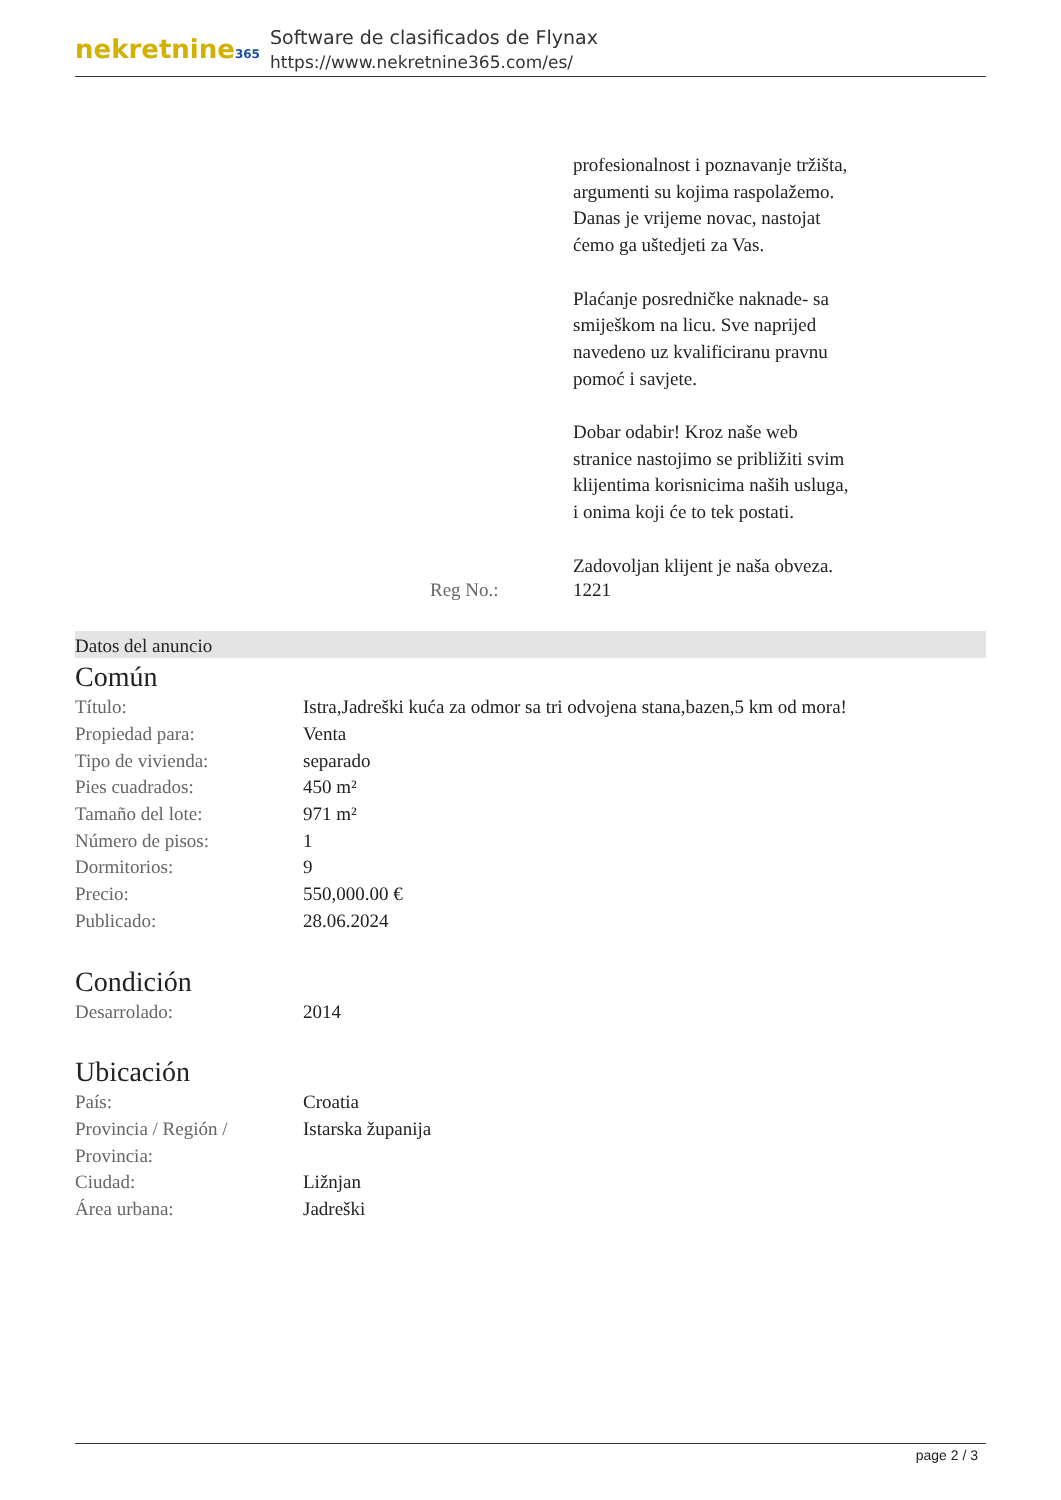nekretnine365
Software de clasificados de Flynax
https://www.nekretnine365.com/es/
profesionalnost i poznavanje tržišta, argumenti su kojima raspolažemo.
Danas je vrijeme novac, nastojat ćemo ga uštedjeti za Vas.
Plaćanje posredničke naknade- sa smiješkom na licu. Sve naprijed navedeno uz kvalificiranu pravnu pomoć i savjete.
Dobar odabir! Kroz naše web stranice nastojimo se približiti svim klijentima korisnicima naših usluga, i onima koji će to tek postati.
Zadovoljan klijent je naša obveza.
Reg No.: 1221
Datos del anuncio
Común
| Título: | Istra,Jadreški kuća za odmor sa tri odvojena stana,bazen,5 km od mora! |
| Propiedad para: | Venta |
| Tipo de vivienda: | separado |
| Pies cuadrados: | 450 m² |
| Tamaño del lote: | 971 m² |
| Número de pisos: | 1 |
| Dormitorios: | 9 |
| Precio: | 550,000.00 € |
| Publicado: | 28.06.2024 |
Condición
| Desarrolado: | 2014 |
Ubicación
| País: | Croatia |
| Provincia / Región / Provincia: | Istarska županija |
| Ciudad: | Ližnjan |
| Área urbana: | Jadreški |
page 2 / 3